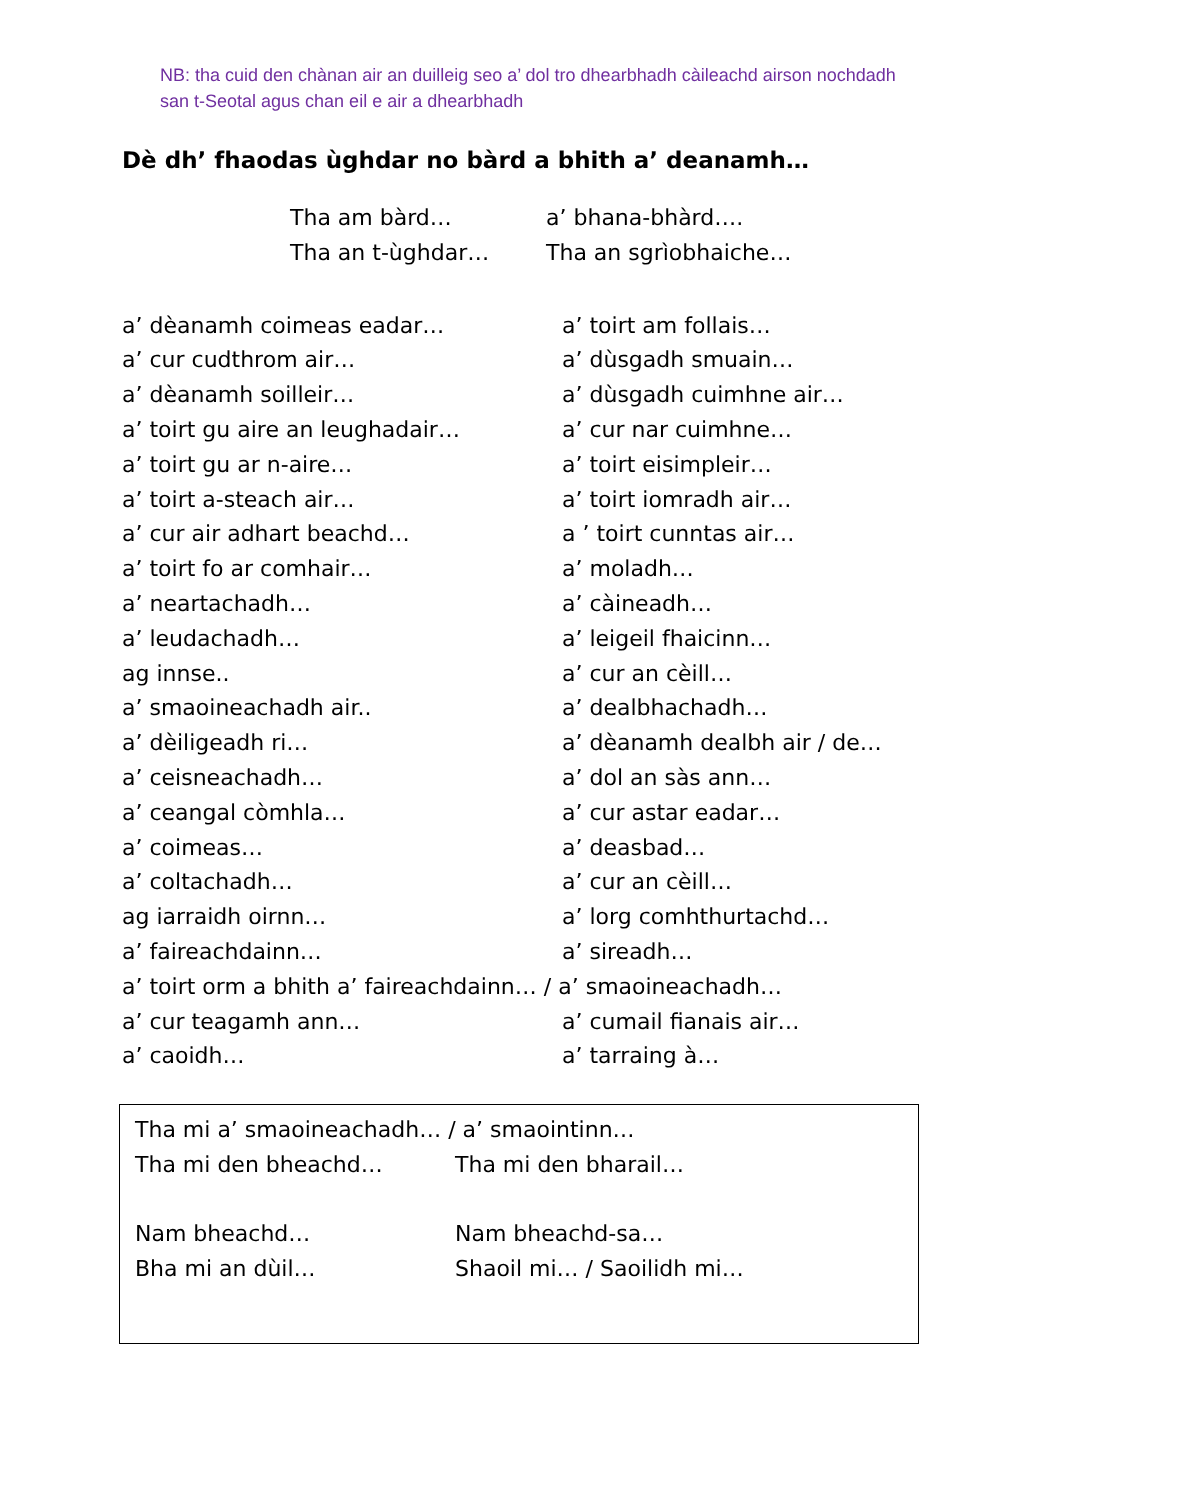NB: tha cuid den chànan air an duilleig seo a’ dol tro dhearbhadh càileachd airson nochdadh san t-Seotal agus chan eil e air a dhearbhadh
Dè dh’ fhaodas ùghdar no bàrd a bhith a’ deanamh…
Tha am bàrd… a’ bhana-bhàrd….
Tha an t-ùghdar… Tha an sgrìobhaiche…
a’ dèanamh coimeas eadar… a’ toirt am follais…
a’ cur cudthrom air… a’ dùsgadh smuain…
a’ dèanamh soilleir… a’ dùsgadh cuimhne air…
a’ toirt gu aire an leughadair… a’ cur nar cuimhne…
a’ toirt gu ar n-aire… a’ toirt eisimpleir…
a’ toirt a-steach air… a’ toirt iomradh air…
a’ cur air adhart beachd… a ’ toirt cunntas air…
a’ toirt fo ar comhair… a’ moladh…
a’ neartachadh… a’ càineadh…
a’ leudachadh… a’ leigeil fhaicinn…
ag innse.. a’ cur an cèill…
a’ smaoineachadh air.. a’ dealbhachadh…
a’ dèiligeadh ri… a’ dèanamh dealbh air / de…
a’ ceisneachadh… a’ dol an sàs ann…
a’ ceangal còmhla… a’ cur astar eadar…
a’ coimeas… a’ deasbad…
a’ coltachadh… a’ cur an cèill…
ag iarraidh oirnn… a’ lorg comhthurtachd…
a’ faireachdainn… a’ sireadh…
a’ toirt orm a bhith a’ faireachdainn… / a’ smaoineachadh…
a’ cur teagamh ann… a’ cumail fianais air…
a’ caoidh… a’ tarraing à…
Tha mi a’ smaoineachadh… / a’ smaointinn…
Tha mi den bheachd… Tha mi den bharail…
Nam bheachd… Nam bheachd-sa…
Bha mi an dùil… Shaoil mi… / Saoilidh mi…